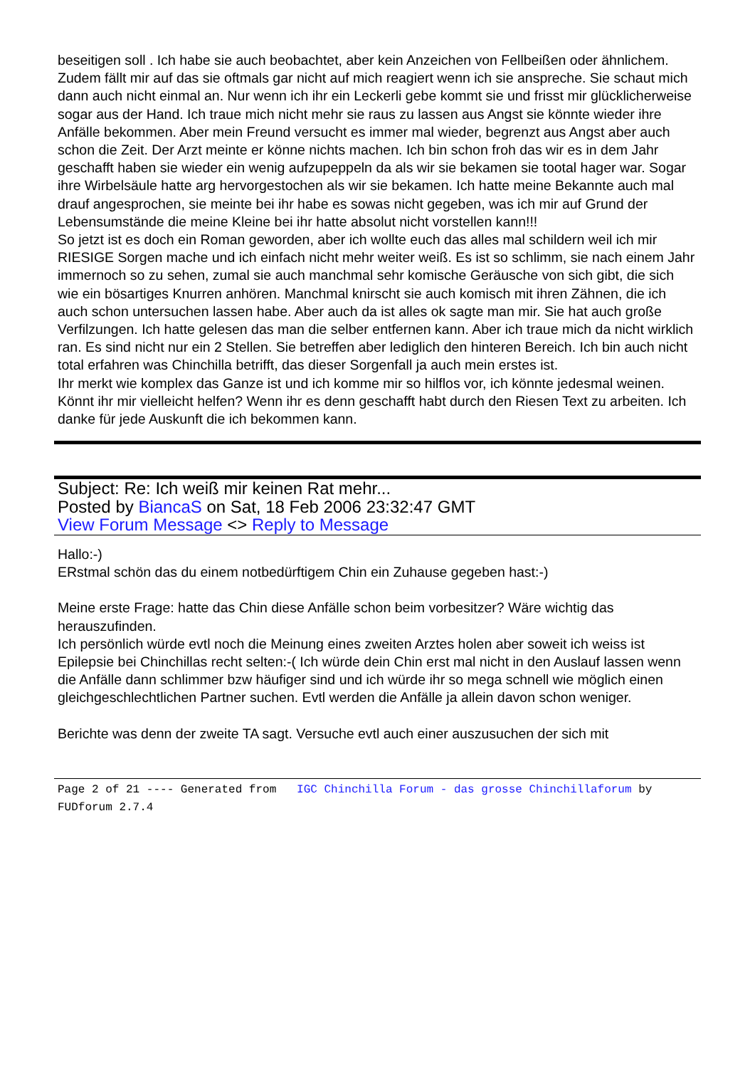beseitigen soll . Ich habe sie auch beobachtet, aber kein Anzeichen von Fellbeißen oder ähnlichem. Zudem fällt mir auf das sie oftmals gar nicht auf mich reagiert wenn ich sie anspreche. Sie schaut mich dann auch nicht einmal an. Nur wenn ich ihr ein Leckerli gebe kommt sie und frisst mir glücklicherweise sogar aus der Hand. Ich traue mich nicht mehr sie raus zu lassen aus Angst sie könnte wieder ihre Anfälle bekommen. Aber mein Freund versucht es immer mal wieder, begrenzt aus Angst aber auch schon die Zeit. Der Arzt meinte er könne nichts machen. Ich bin schon froh das wir es in dem Jahr geschafft haben sie wieder ein wenig aufzupeppeln da als wir sie bekamen sie tootal hager war. Sogar ihre Wirbelsäule hatte arg hervorgestochen als wir sie bekamen. Ich hatte meine Bekannte auch mal drauf angesprochen, sie meinte bei ihr habe es sowas nicht gegeben, was ich mir auf Grund der Lebensumstände die meine Kleine bei ihr hatte absolut nicht vorstellen kann!!!
So jetzt ist es doch ein Roman geworden, aber ich wollte euch das alles mal schildern weil ich mir RIESIGE Sorgen mache und ich einfach nicht mehr weiter weiß. Es ist so schlimm, sie nach einem Jahr immernoch so zu sehen, zumal sie auch manchmal sehr komische Geräusche von sich gibt, die sich wie ein bösartiges Knurren anhören. Manchmal knirscht sie auch komisch mit ihren Zähnen, die ich auch schon untersuchen lassen habe. Aber auch da ist alles ok sagte man mir. Sie hat auch große Verfilzungen. Ich hatte gelesen das man die selber entfernen kann. Aber ich traue mich da nicht wirklich ran. Es sind nicht nur ein 2 Stellen. Sie betreffen aber lediglich den hinteren Bereich. Ich bin auch nicht total erfahren was Chinchilla betrifft, das dieser Sorgenfall ja auch mein erstes ist.
Ihr merkt wie komplex das Ganze ist und ich komme mir so hilflos vor, ich könnte jedesmal weinen. Könnt ihr mir vielleicht helfen? Wenn ihr es denn geschafft habt durch den Riesen Text zu arbeiten. Ich danke für jede Auskunft die ich bekommen kann.
Subject: Re: Ich weiß mir keinen Rat mehr...
Posted by BiancaS on Sat, 18 Feb 2006 23:32:47 GMT
View Forum Message <> Reply to Message
Hallo:-)
ERstmal schön das du einem notbedürftigem Chin ein Zuhause gegeben hast:-)
Meine erste Frage: hatte das Chin diese Anfälle schon beim vorbesitzer? Wäre wichtig das herauszufinden.
Ich persönlich würde evtl noch die Meinung eines zweiten Arztes holen aber soweit ich weiss ist Epilepsie bei Chinchillas recht selten:-( Ich würde dein Chin erst mal nicht in den Auslauf lassen wenn die Anfälle dann schlimmer bzw häufiger sind und ich würde ihr so mega schnell wie möglich einen gleichgeschlechtlichen Partner suchen. Evtl werden die Anfälle ja allein davon schon weniger.
Berichte was denn der zweite TA sagt. Versuche evtl auch einer auszusuchen der sich mit
Page 2 of 21 ---- Generated from IGC Chinchilla Forum - das grosse Chinchillaforum by FUDforum 2.7.4